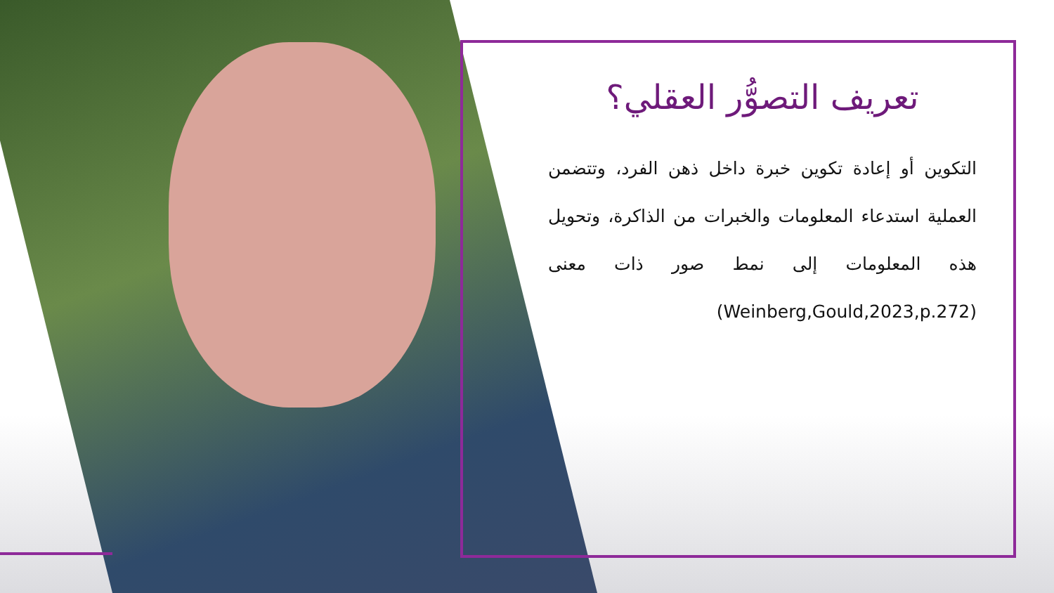تعريف التصوُّر العقلي؟
التكوين أو إعادة تكوين خبرة داخل ذهن الفرد، وتتضمن العملية استدعاء المعلومات والخبرات من الذاكرة، وتحويل هذه المعلومات إلى نمط صور ذات معنى (Weinberg,Gould,2023,p.272)